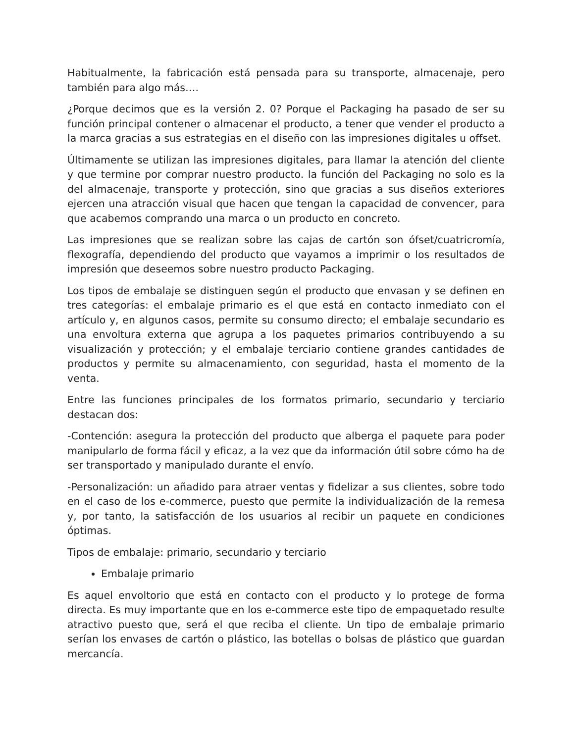Habitualmente, la fabricación está pensada para su transporte, almacenaje, pero también para algo más….
¿Porque decimos que es la versión 2. 0? Porque el Packaging ha pasado de ser su función principal contener o almacenar el producto, a tener que vender el producto a la marca gracias a sus estrategias en el diseño con las impresiones digitales u offset.
Últimamente se utilizan las impresiones digitales, para llamar la atención del cliente y que termine por comprar nuestro producto. la función del Packaging no solo es la del almacenaje, transporte y protección, sino que gracias a sus diseños exteriores ejercen una atracción visual que hacen que tengan la capacidad de convencer, para que acabemos comprando una marca o un producto en concreto.
Las impresiones que se realizan sobre las cajas de cartón son ófset/cuatricromía, flexografía, dependiendo del producto que vayamos a imprimir o los resultados de impresión que deseemos sobre nuestro producto Packaging.
Los tipos de embalaje se distinguen según el producto que envasan y se definen en tres categorías: el embalaje primario es el que está en contacto inmediato con el artículo y, en algunos casos, permite su consumo directo; el embalaje secundario es una envoltura externa que agrupa a los paquetes primarios contribuyendo a su visualización y protección; y el embalaje terciario contiene grandes cantidades de productos y permite su almacenamiento, con seguridad, hasta el momento de la venta.
Entre las funciones principales de los formatos primario, secundario y terciario destacan dos:
-Contención: asegura la protección del producto que alberga el paquete para poder manipularlo de forma fácil y eficaz, a la vez que da información útil sobre cómo ha de ser transportado y manipulado durante el envío.
-Personalización: un añadido para atraer ventas y fidelizar a sus clientes, sobre todo en el caso de los e-commerce, puesto que permite la individualización de la remesa y, por tanto, la satisfacción de los usuarios al recibir un paquete en condiciones óptimas.
Tipos de embalaje: primario, secundario y terciario
Embalaje primario
Es aquel envoltorio que está en contacto con el producto y lo protege de forma directa. Es muy importante que en los e-commerce este tipo de empaquetado resulte atractivo puesto que, será el que reciba el cliente. Un tipo de embalaje primario serían los envases de cartón o plástico, las botellas o bolsas de plástico que guardan mercancía.